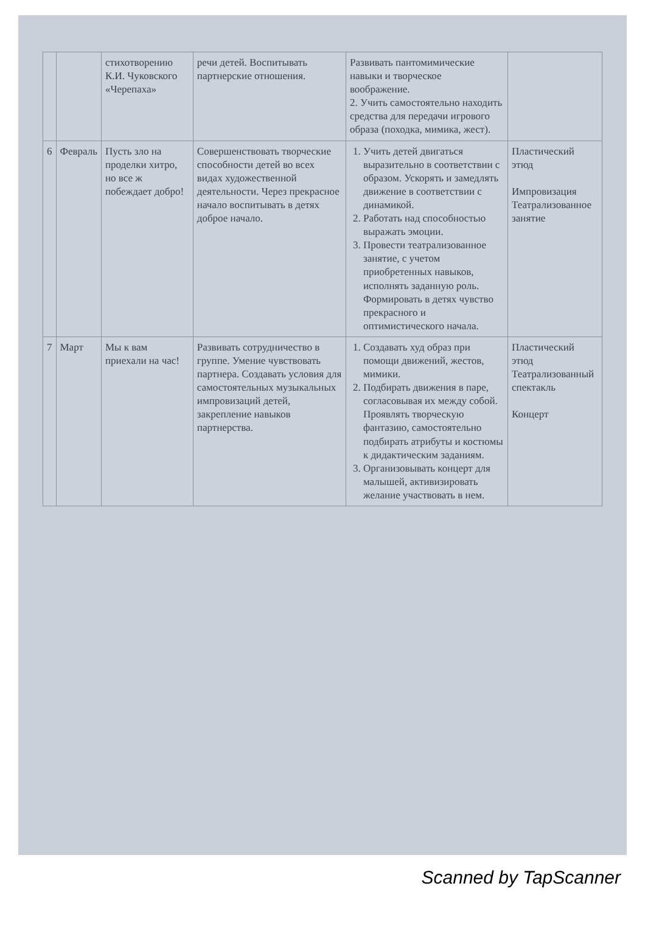| | | стихотворению К.И. Чуковского «Черепаха» | речи детей. Воспитывать партнерские отношения. | Развивать пантомимические навыки и творческое воображение. 2. Учить самостоятельно находить средства для передачи игрового образа (походка, мимика, жест). | |
| 6 | Февраль | Пусть зло на проделки хитро, но все ж побеждает добро! | Совершенствовать творческие способности детей во всех видах художественной деятельности. Через прекрасное начало воспитывать в детях доброе начало. | 1. Учить детей двигаться выразительно в соответствии с образом. Ускорять и замедлять движение в соответствии с динамикой. 2. Работать над способностью выражать эмоции. 3. Провести театрализованное занятие, с учетом приобретенных навыков, исполнять заданную роль. Формировать в детях чувство прекрасного и оптимистического начала. | Пластический этюд Импровизация Театрализованное занятие |
| 7 | Март | Мы к вам приехали на час! | Развивать сотрудничество в группе. Умение чувствовать партнера. Создавать условия для самостоятельных музыкальных импровизаций детей, закрепление навыков партнерства. | 1. Создавать худ образ при помощи движений, жестов, мимики. 2. Подбирать движения в паре, согласовывая их между собой. Проявлять творческую фантазию, самостоятельно подбирать атрибуты и костюмы к дидактическим заданиям. 3. Организовывать концерт для малышей, активизировать желание участвовать в нем. | Пластический этюд Театрализованный спектакль Концерт |
Scanned by TapScanner